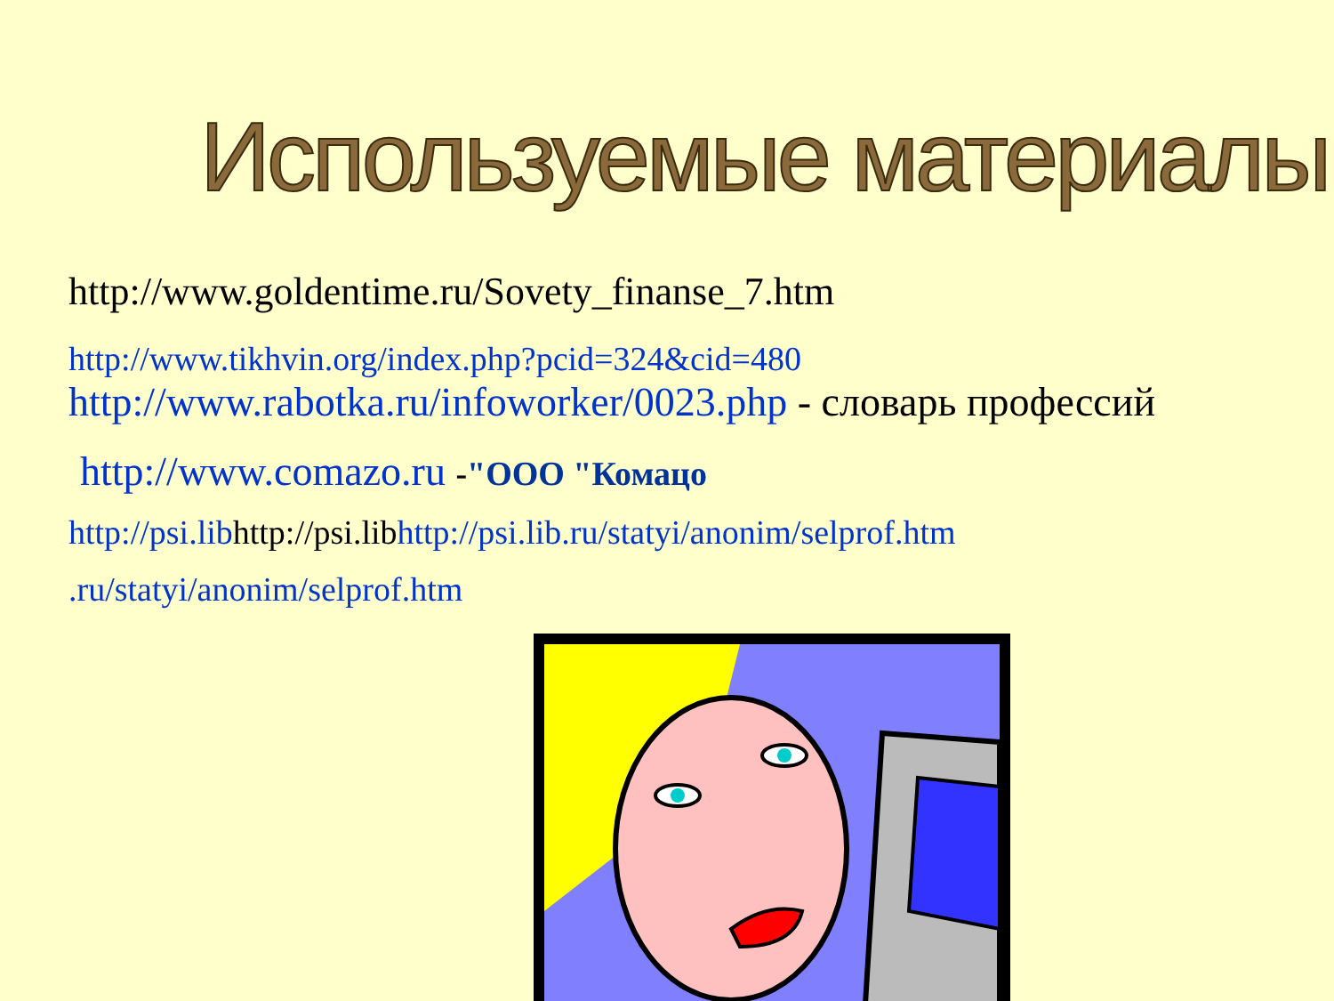Используемые материалы
http://www.goldentime.ru/Sovety_finanse_7.htm
http://www.tikhvin.org/index.php?pcid=324&cid=480
http://www.rabotka.ru/infoworker/0023.php - словарь профессий
http://www.comazo.ru -"ООО "Комацо
http://psi.libhttp://psi.libhttp://psi.lib.ru/statyi/anonim/selprof.htm
.ru/statyi/anonim/selprof.htm